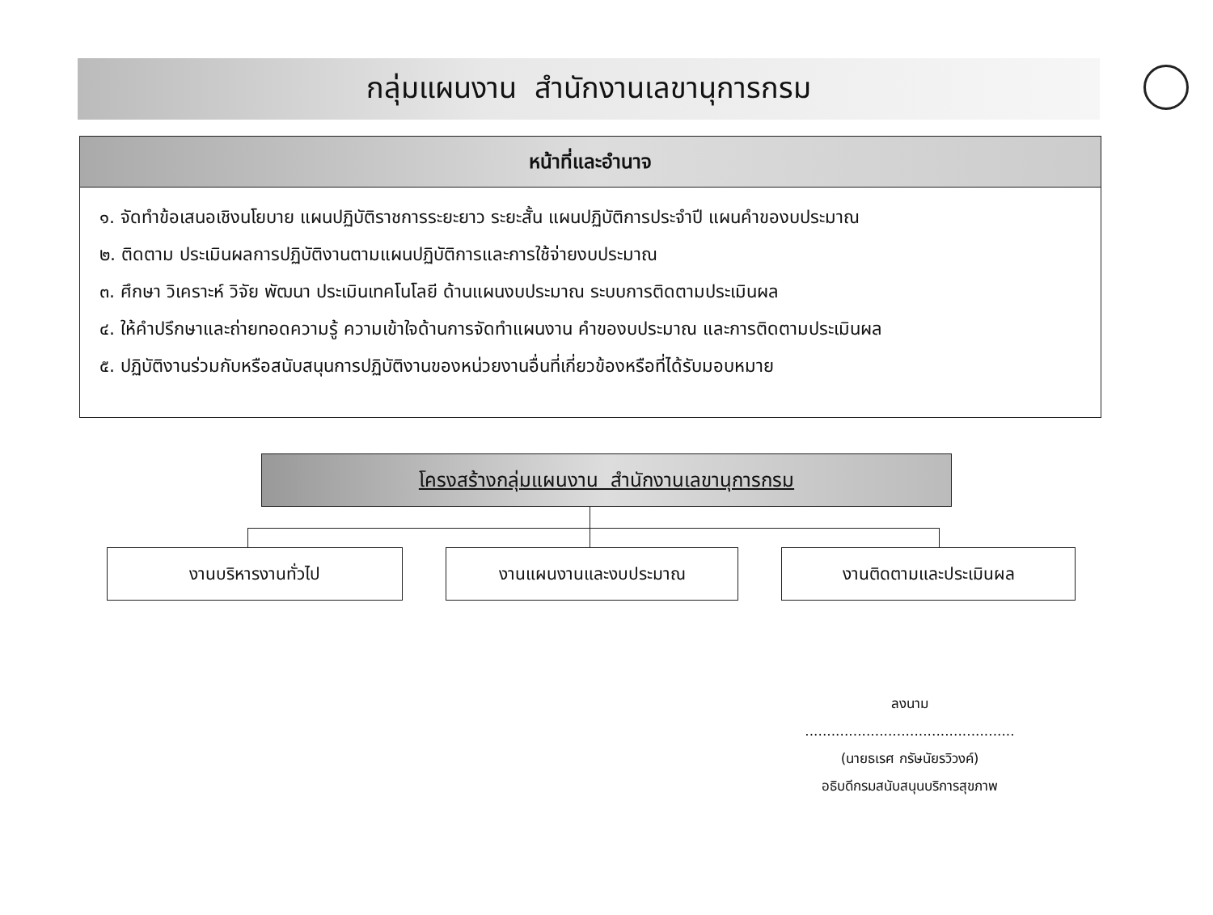กลุ่มแผนงาน สำนักงานเลขานุการกรม
หน้าที่และอำนาจ
๑. จัดทำข้อเสนอเชิงนโยบาย แผนปฏิบัติราชการระยะยาว ระยะสั้น แผนปฏิบัติการประจำปี แผนคำของบประมาณ
๒. ติดตาม ประเมินผลการปฏิบัติงานตามแผนปฏิบัติการและการใช้จ่ายงบประมาณ
๓. ศึกษา วิเคราะห์ วิจัย พัฒนา ประเมินเทคโนโลยี ด้านแผนงบประมาณ ระบบการติดตามประเมินผล
๔. ให้คำปรึกษาและถ่ายทอดความรู้ ความเข้าใจด้านการจัดทำแผนงาน คำของบประมาณ และการติดตามประเมินผล
๕. ปฏิบัติงานร่วมกับหรือสนับสนุนการปฏิบัติงานของหน่วยงานอื่นที่เกี่ยวข้องหรือที่ได้รับมอบหมาย
โครงสร้างกลุ่มแผนงาน สำนักงานเลขานุการกรม
งานบริหารงานทั่วไป งานแผนงานและงบประมาณ งานติดตามและประเมินผล
ลงนาม ................................................
(นายธเรศ กรัษนัยรวิวงค์)
อธิบดีกรมสนับสนุนบริการสุขภาพ